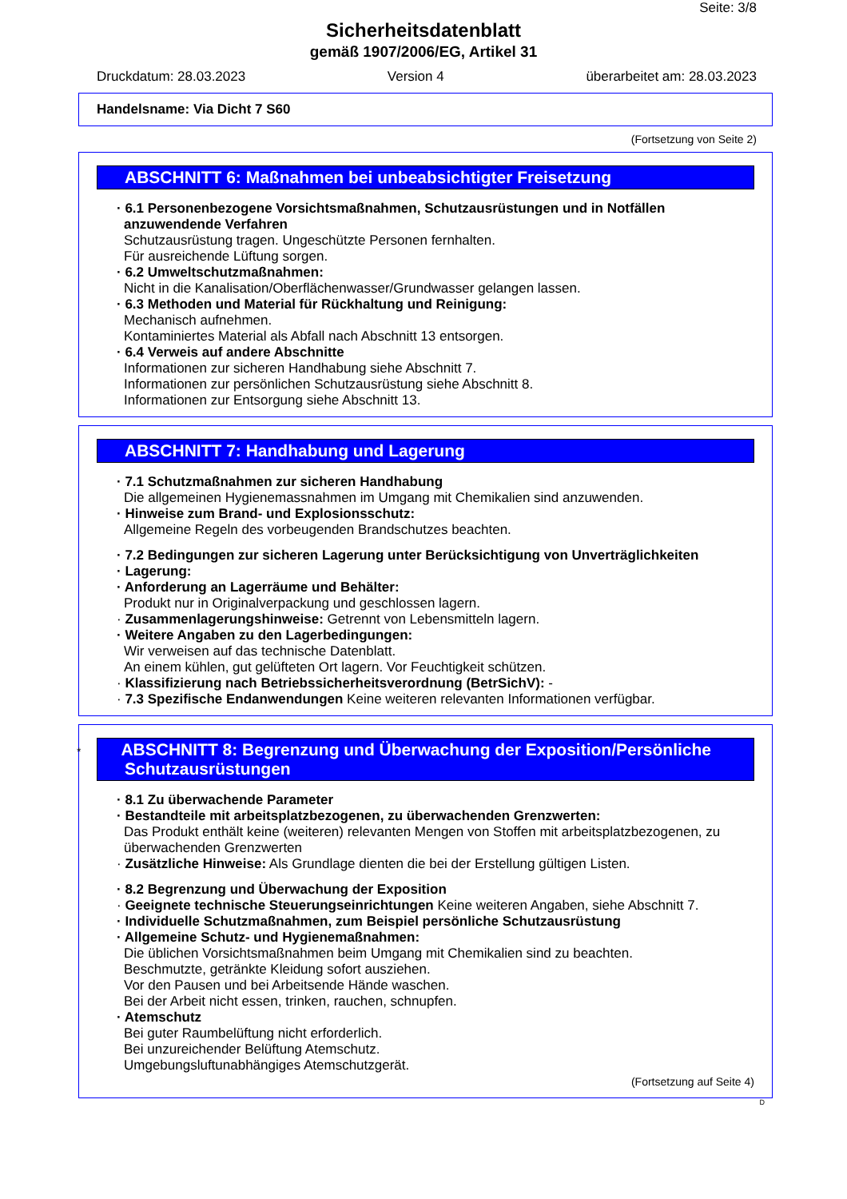Seite: 3/8
Sicherheitsdatenblatt
gemäß 1907/2006/EG, Artikel 31
Druckdatum: 28.03.2023 Version 4 überarbeitet am: 28.03.2023
Handelsname: Via Dicht 7 S60
(Fortsetzung von Seite 2)
ABSCHNITT 6: Maßnahmen bei unbeabsichtigter Freisetzung
· 6.1 Personenbezogene Vorsichtsmaßnahmen, Schutzausrüstungen und in Notfällen anzuwendende Verfahren
Schutzausrüstung tragen. Ungeschützte Personen fernhalten.
Für ausreichende Lüftung sorgen.
· 6.2 Umweltschutzmaßnahmen:
Nicht in die Kanalisation/Oberflächenwasser/Grundwasser gelangen lassen.
· 6.3 Methoden und Material für Rückhaltung und Reinigung:
Mechanisch aufnehmen.
Kontaminiertes Material als Abfall nach Abschnitt 13 entsorgen.
· 6.4 Verweis auf andere Abschnitte
Informationen zur sicheren Handhabung siehe Abschnitt 7.
Informationen zur persönlichen Schutzausrüstung siehe Abschnitt 8.
Informationen zur Entsorgung siehe Abschnitt 13.
ABSCHNITT 7: Handhabung und Lagerung
· 7.1 Schutzmaßnahmen zur sicheren Handhabung
Die allgemeinen Hygienemassnahmen im Umgang mit Chemikalien sind anzuwenden.
· Hinweise zum Brand- und Explosionsschutz:
Allgemeine Regeln des vorbeugenden Brandschutzes beachten.
· 7.2 Bedingungen zur sicheren Lagerung unter Berücksichtigung von Unverträglichkeiten
· Lagerung:
· Anforderung an Lagerräume und Behälter:
Produkt nur in Originalverpackung und geschlossen lagern.
· Zusammenlagerungshinweise: Getrennt von Lebensmitteln lagern.
· Weitere Angaben zu den Lagerbedingungen:
Wir verweisen auf das technische Datenblatt.
An einem kühlen, gut gelüfteten Ort lagern. Vor Feuchtigkeit schützen.
· Klassifizierung nach Betriebssicherheitsverordnung (BetrSichV): -
· 7.3 Spezifische Endanwendungen Keine weiteren relevanten Informationen verfügbar.
* ABSCHNITT 8: Begrenzung und Überwachung der Exposition/Persönliche Schutzausrüstungen
· 8.1 Zu überwachende Parameter
· Bestandteile mit arbeitsplatzbezogenen, zu überwachenden Grenzwerten:
Das Produkt enthält keine (weiteren) relevanten Mengen von Stoffen mit arbeitsplatzbezogenen, zu überwachenden Grenzwerten
· Zusätzliche Hinweise: Als Grundlage dienten die bei der Erstellung gültigen Listen.
· 8.2 Begrenzung und Überwachung der Exposition
· Geeignete technische Steuerungseinrichtungen Keine weiteren Angaben, siehe Abschnitt 7.
· Individuelle Schutzmaßnahmen, zum Beispiel persönliche Schutzausrüstung
· Allgemeine Schutz- und Hygienemaßnahmen:
Die üblichen Vorsichtsmaßnahmen beim Umgang mit Chemikalien sind zu beachten.
Beschmutzte, getränkte Kleidung sofort ausziehen.
Vor den Pausen und bei Arbeitsende Hände waschen.
Bei der Arbeit nicht essen, trinken, rauchen, schnupfen.
· Atemschutz
Bei guter Raumbelüftung nicht erforderlich.
Bei unzureichender Belüftung Atemschutz.
Umgebungsluftunabhängiges Atemschutzgerät.
(Fortsetzung auf Seite 4)
D